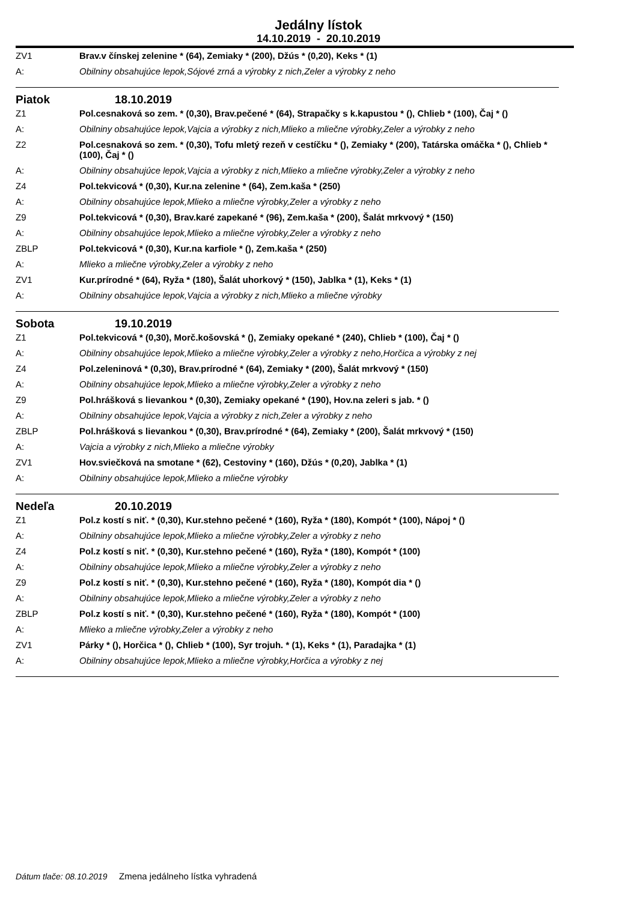Jedálny lístok
14.10.2019 - 20.10.2019
ZV1 Brav.v čínskej zelenine * (64), Zemiaky * (200), Džús * (0,20), Keks * (1)
A: Obilniny obsahujúce lepok,Sójové zrná a výrobky z nich,Zeler a výrobky z neho
Piatok 18.10.2019
Z1 Pol.cesnaková so zem. * (0,30), Brav.pečené * (64), Strapačky s k.kapustou * (), Chlieb * (100), Čaj * ()
A: Obilniny obsahujúce lepok,Vajcia a výrobky z nich,Mlieko a mliečne výrobky,Zeler a výrobky z neho
Z2 Pol.cesnaková so zem. * (0,30), Tofu mletý rezeň v cestíčku * (), Zemiaky * (200), Tatárska omáčka * (), Chlieb * (100), Čaj * ()
A: Obilniny obsahujúce lepok,Vajcia a výrobky z nich,Mlieko a mliečne výrobky,Zeler a výrobky z neho
Z4 Pol.tekvicová * (0,30), Kur.na zelenine * (64), Zem.kaša * (250)
A: Obilniny obsahujúce lepok,Mlieko a mliečne výrobky,Zeler a výrobky z neho
Z9 Pol.tekvicová * (0,30), Brav.karé zapekané * (96), Zem.kaša * (200), Šalát mrkvový * (150)
A: Obilniny obsahujúce lepok,Mlieko a mliečne výrobky,Zeler a výrobky z neho
ZBLP Pol.tekvicová * (0,30), Kur.na karfiole * (), Zem.kaša * (250)
A: Mlieko a mliečne výrobky,Zeler a výrobky z neho
ZV1 Kur.prírodné * (64), Ryža * (180), Šalát uhorkový * (150), Jablka * (1), Keks * (1)
A: Obilniny obsahujúce lepok,Vajcia a výrobky z nich,Mlieko a mliečne výrobky
Sobota 19.10.2019
Z1 Pol.tekvicová * (0,30), Morč.košovská * (), Zemiaky opekané * (240), Chlieb * (100), Čaj * ()
A: Obilniny obsahujúce lepok,Mlieko a mliečne výrobky,Zeler a výrobky z neho,Horčica a výrobky z nej
Z4 Pol.zeleninová * (0,30), Brav.prírodné * (64), Zemiaky * (200), Šalát mrkvový * (150)
A: Obilniny obsahujúce lepok,Mlieko a mliečne výrobky,Zeler a výrobky z neho
Z9 Pol.hrášková s lievankou * (0,30), Zemiaky opekané * (190), Hov.na zeleri s jab. * ()
A: Obilniny obsahujúce lepok,Vajcia a výrobky z nich,Zeler a výrobky z neho
ZBLP Pol.hrášková s lievankou * (0,30), Brav.prírodné * (64), Zemiaky * (200), Šalát mrkvový * (150)
A: Vajcia a výrobky z nich,Mlieko a mliečne výrobky
ZV1 Hov.sviečková na smotane * (62), Cestoviny * (160), Džús * (0,20), Jablka * (1)
A: Obilniny obsahujúce lepok,Mlieko a mliečne výrobky
Nedeľa 20.10.2019
Z1 Pol.z kostí s niť. * (0,30), Kur.stehno pečené * (160), Ryža * (180), Kompót * (100), Nápoj * ()
A: Obilniny obsahujúce lepok,Mlieko a mliečne výrobky,Zeler a výrobky z neho
Z4 Pol.z kostí s niť. * (0,30), Kur.stehno pečené * (160), Ryža * (180), Kompót * (100)
A: Obilniny obsahujúce lepok,Mlieko a mliečne výrobky,Zeler a výrobky z neho
Z9 Pol.z kostí s niť. * (0,30), Kur.stehno pečené * (160), Ryža * (180), Kompót dia * ()
A: Obilniny obsahujúce lepok,Mlieko a mliečne výrobky,Zeler a výrobky z neho
ZBLP Pol.z kostí s niť. * (0,30), Kur.stehno pečené * (160), Ryža * (180), Kompót * (100)
A: Mlieko a mliečne výrobky,Zeler a výrobky z neho
ZV1 Párky * (), Horčica * (), Chlieb * (100), Syr trojuh. * (1), Keks * (1), Paradajka * (1)
A: Obilniny obsahujúce lepok,Mlieko a mliečne výrobky,Horčica a výrobky z nej
Dátum tlače: 08.10.2019 Zmena jedálneho lístka vyhradená